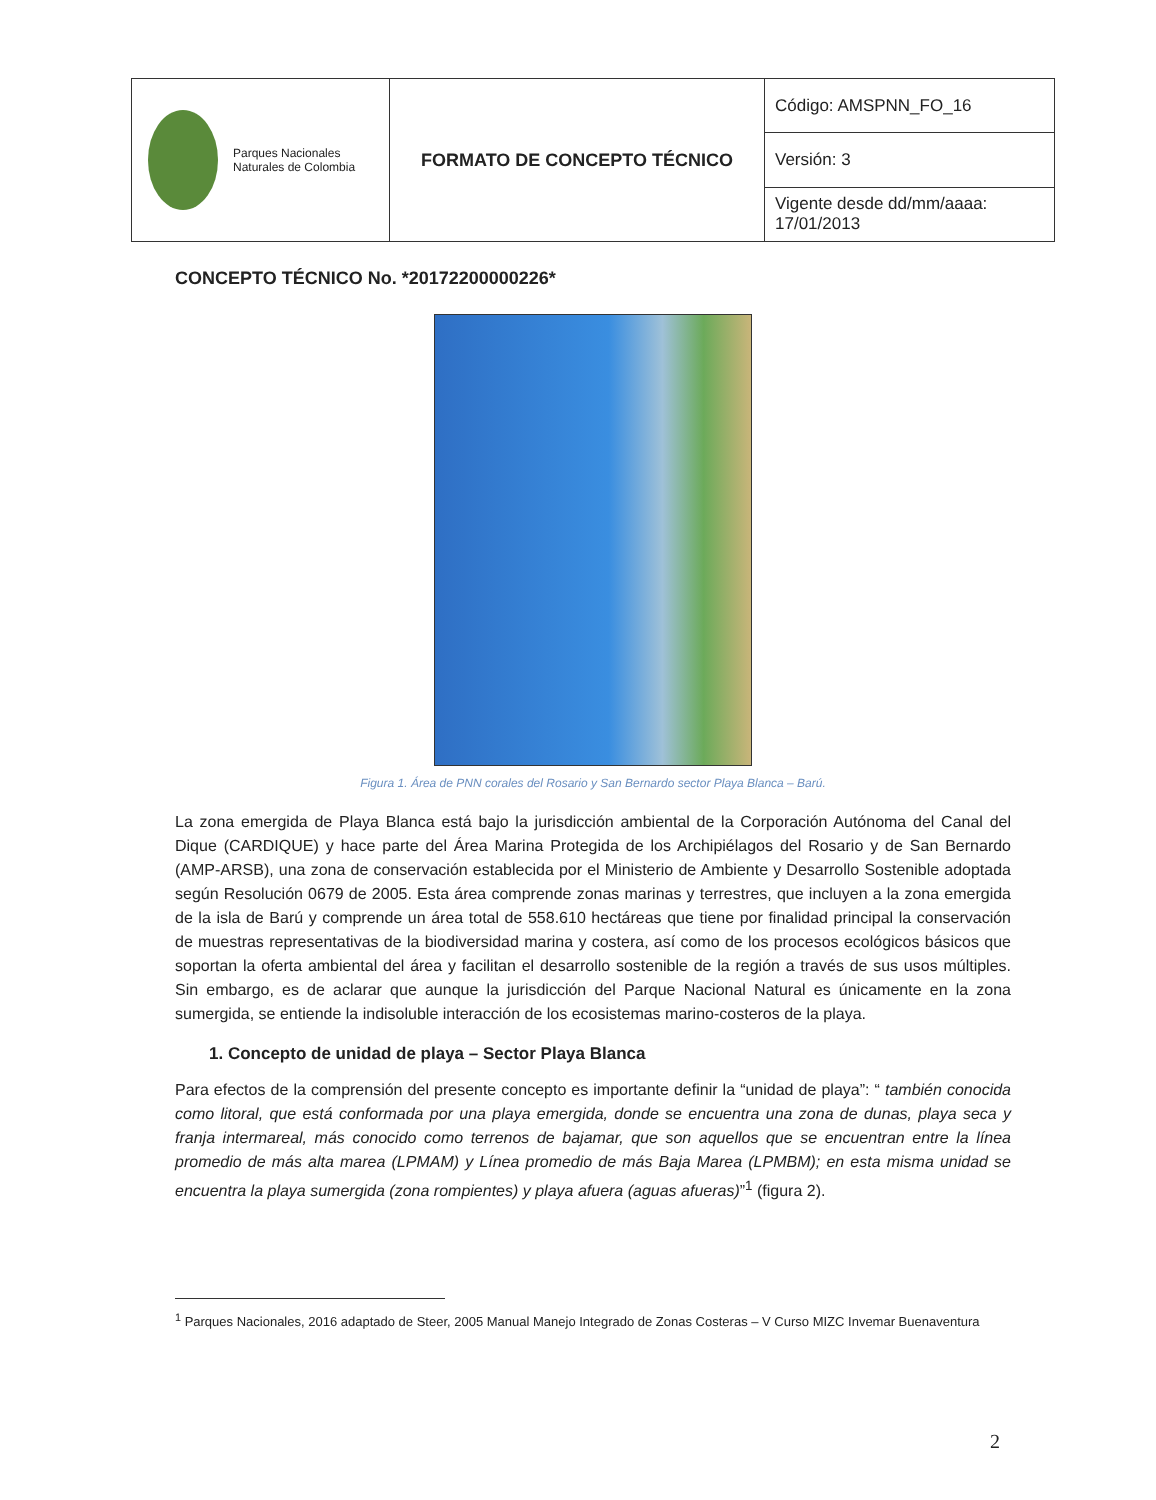| Parques Nacionales Naturales de Colombia | FORMATO DE CONCEPTO TÉCNICO | Código: AMSPNN_FO_16 |
| | | Versión: 3 |
| | | Vigente desde dd/mm/aaaa: 17/01/2013 |
CONCEPTO TÉCNICO No. *20172200000226*
Figura 1. Área de PNN corales del Rosario y San Bernardo sector Playa Blanca – Barú.
La zona emergida de Playa Blanca está bajo la jurisdicción ambiental de la Corporación Autónoma del Canal del Dique (CARDIQUE) y hace parte del Área Marina Protegida de los Archipiélagos del Rosario y de San Bernardo (AMP-ARSB), una zona de conservación establecida por el Ministerio de Ambiente y Desarrollo Sostenible adoptada según Resolución 0679 de 2005. Esta área comprende zonas marinas y terrestres, que incluyen a la zona emergida de la isla de Barú y comprende un área total de 558.610 hectáreas que tiene por finalidad principal la conservación de muestras representativas de la biodiversidad marina y costera, así como de los procesos ecológicos básicos que soportan la oferta ambiental del área y facilitan el desarrollo sostenible de la región a través de sus usos múltiples. Sin embargo, es de aclarar que aunque la jurisdicción del Parque Nacional Natural es únicamente en la zona sumergida, se entiende la indisoluble interacción de los ecosistemas marino-costeros de la playa.
1. Concepto de unidad de playa – Sector Playa Blanca
Para efectos de la comprensión del presente concepto es importante definir la “unidad de playa”: “ también conocida como litoral, que está conformada por una playa emergida, donde se encuentra una zona de dunas, playa seca y franja intermareal, más conocido como terrenos de bajamar, que son aquellos que se encuentran entre la línea promedio de más alta marea (LPMAM) y Línea promedio de más Baja Marea (LPMBM); en esta misma unidad se encuentra la playa sumergida (zona rompientes) y playa afuera (aguas afueras)”<sup>1</sup> (figura 2).
<sup>1</sup> Parques Nacionales, 2016 adaptado de Steer, 2005 Manual Manejo Integrado de Zonas Costeras – V Curso MIZC Invemar Buenaventura
2